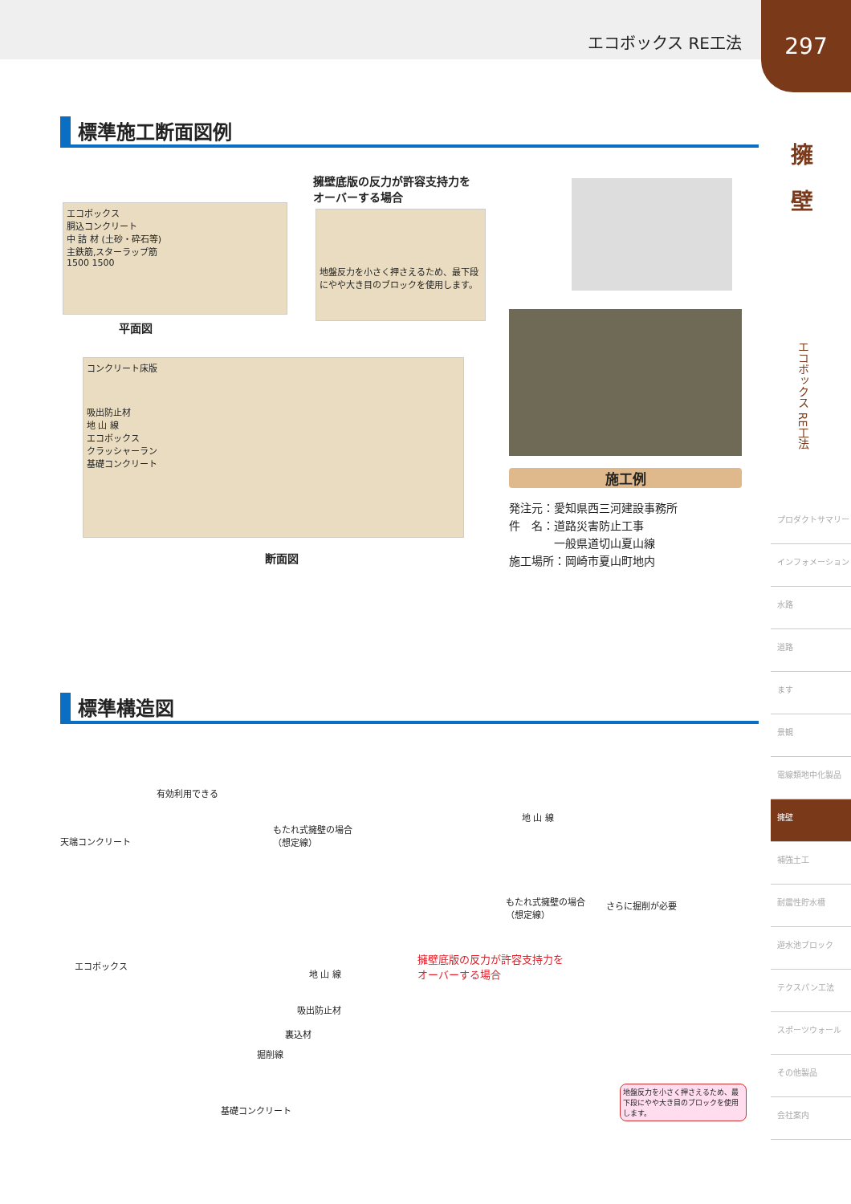エコボックス RE工法
297
擁
壁
エコボックス RE工法
標準施工断面図例
エコボックス
胴込コンクリート
中 詰 材 (土砂・砕石等)
主鉄筋,スターラップ筋
1500 1500
平面図
擁壁底版の反力が許容支持力を
オーバーする場合
地盤反力を小さく押さえるため、最下段にやや大き目のブロックを使用します。
コンクリート床版
吸出防止材
地 山 線
エコボックス
クラッシャーラン
基礎コンクリート
断面図
施工例
発注元：愛知県西三河建設事務所
件　名：道路災害防止工事
　　　　一般県道切山夏山線
施工場所：岡崎市夏山町地内
標準構造図
有効利用できる
天端コンクリート
もたれ式擁壁の場合
（想定線）
地 山 線
もたれ式擁壁の場合
（想定線）
さらに掘削が必要
エコボックス
地 山 線
擁壁底版の反力が許容支持力を
オーバーする場合
吸出防止材
裏込材
掘削線
基礎コンクリート
地盤反力を小さく押さえるため、最下段にやや大き目のブロックを使用します。
プロダクトサマリー
インフォメーション
水路
道路
ます
景観
電線類地中化製品
擁壁
補強土工
耐震性貯水槽
遊水池ブロック
テクスパン工法
スポーツウォール
その他製品
会社案内